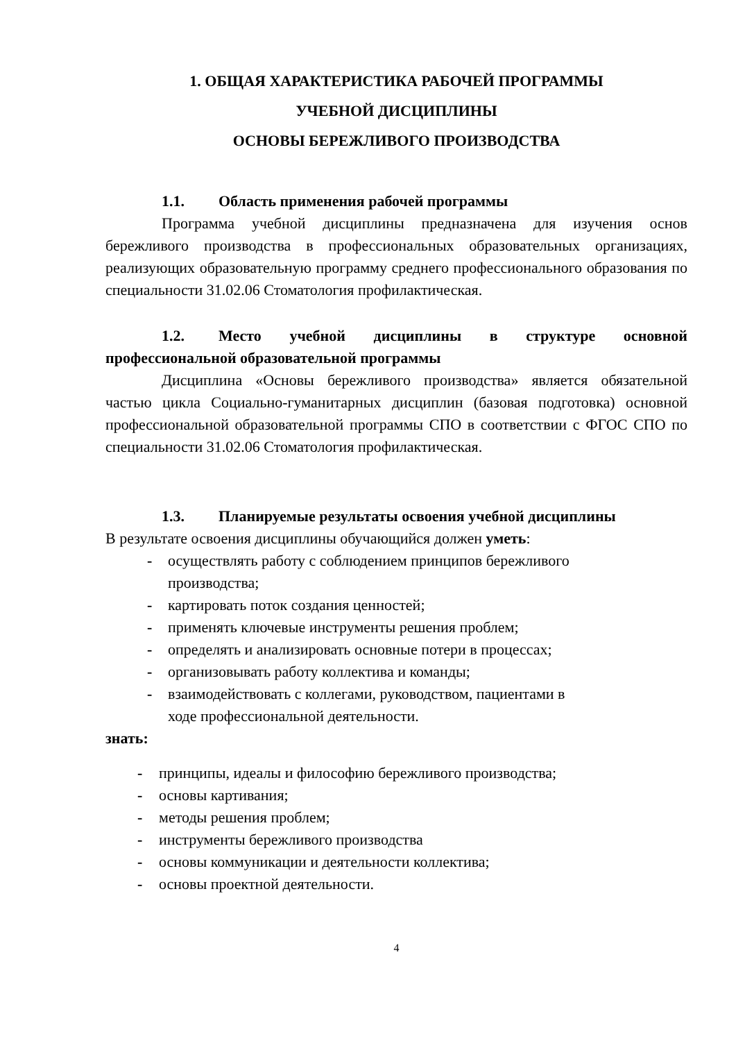1. ОБЩАЯ ХАРАКТЕРИСТИКА РАБОЧЕЙ ПРОГРАММЫ
УЧЕБНОЙ ДИСЦИПЛИНЫ
ОСНОВЫ БЕРЕЖЛИВОГО ПРОИЗВОДСТВА
1.1. Область применения рабочей программы
Программа учебной дисциплины предназначена для изучения основ бережливого производства в профессиональных образовательных организациях, реализующих образовательную программу среднего профессионального образования по специальности 31.02.06 Стоматология профилактическая.
1.2. Место учебной дисциплины в структуре основной профессиональной образовательной программы
Дисциплина «Основы бережливого производства» является обязательной частью цикла Социально-гуманитарных дисциплин (базовая подготовка) основной профессиональной образовательной программы СПО в соответствии с ФГОС СПО по специальности 31.02.06 Стоматология профилактическая.
1.3. Планируемые результаты освоения учебной дисциплины
В результате освоения дисциплины обучающийся должен уметь:
- осуществлять работу с соблюдением принципов бережливого производства;
- картировать поток создания ценностей;
- применять ключевые инструменты решения проблем;
- определять и анализировать основные потери в процессах;
- организовывать работу коллектива и команды;
- взаимодействовать с коллегами, руководством, пациентами в ходе профессиональной деятельности.
знать:
- принципы, идеалы и философию бережливого производства;
- основы картивания;
- методы решения проблем;
- инструменты бережливого производства
- основы коммуникации и деятельности коллектива;
- основы проектной деятельности.
4